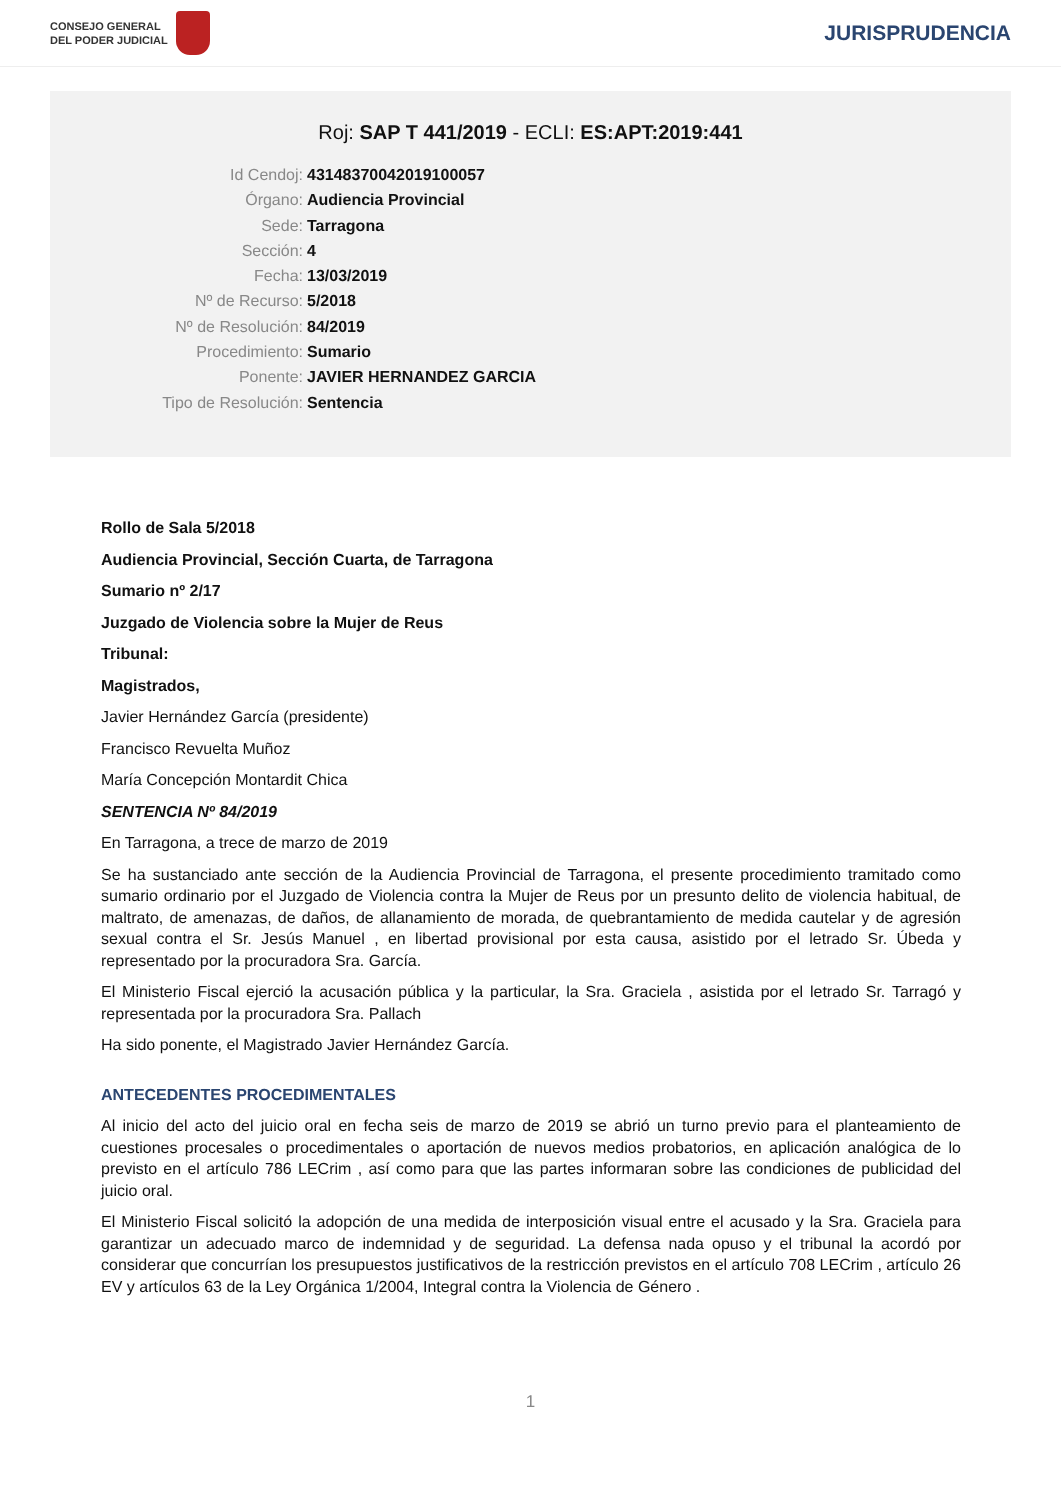CONSEJO GENERAL
DEL PODER JUDICIAL
JURISPRUDENCIA
Roj: SAP T 441/2019 - ECLI: ES:APT:2019:441
Id Cendoj: 43148370042019100057
Órgano: Audiencia Provincial
Sede: Tarragona
Sección: 4
Fecha: 13/03/2019
Nº de Recurso: 5/2018
Nº de Resolución: 84/2019
Procedimiento: Sumario
Ponente: JAVIER HERNANDEZ GARCIA
Tipo de Resolución: Sentencia
Rollo de Sala 5/2018
Audiencia Provincial, Sección Cuarta, de Tarragona
Sumario nº 2/17
Juzgado de Violencia sobre la Mujer de Reus
Tribunal:
Magistrados,
Javier Hernández García (presidente)
Francisco Revuelta Muñoz
María Concepción Montardit Chica
SENTENCIA Nº 84/2019
En Tarragona, a trece de marzo de 2019
Se ha sustanciado ante sección de la Audiencia Provincial de Tarragona, el presente procedimiento tramitado como sumario ordinario por el Juzgado de Violencia contra la Mujer de Reus por un presunto delito de violencia habitual, de maltrato, de amenazas, de daños, de allanamiento de morada, de quebrantamiento de medida cautelar y de agresión sexual contra el Sr. Jesús Manuel , en libertad provisional por esta causa, asistido por el letrado Sr. Úbeda y representado por la procuradora Sra. García.
El Ministerio Fiscal ejerció la acusación pública y la particular, la Sra. Graciela , asistida por el letrado Sr. Tarragó y representada por la procuradora Sra. Pallach
Ha sido ponente, el Magistrado Javier Hernández García.
ANTECEDENTES PROCEDIMENTALES
Al inicio del acto del juicio oral en fecha seis de marzo de 2019 se abrió un turno previo para el planteamiento de cuestiones procesales o procedimentales o aportación de nuevos medios probatorios, en aplicación analógica de lo previsto en el artículo 786 LECrim , así como para que las partes informaran sobre las condiciones de publicidad del juicio oral.
El Ministerio Fiscal solicitó la adopción de una medida de interposición visual entre el acusado y la Sra. Graciela para garantizar un adecuado marco de indemnidad y de seguridad. La defensa nada opuso y el tribunal la acordó por considerar que concurrían los presupuestos justificativos de la restricción previstos en el artículo 708 LECrim , artículo 26 EV y artículos 63 de la Ley Orgánica 1/2004, Integral contra la Violencia de Género .
1